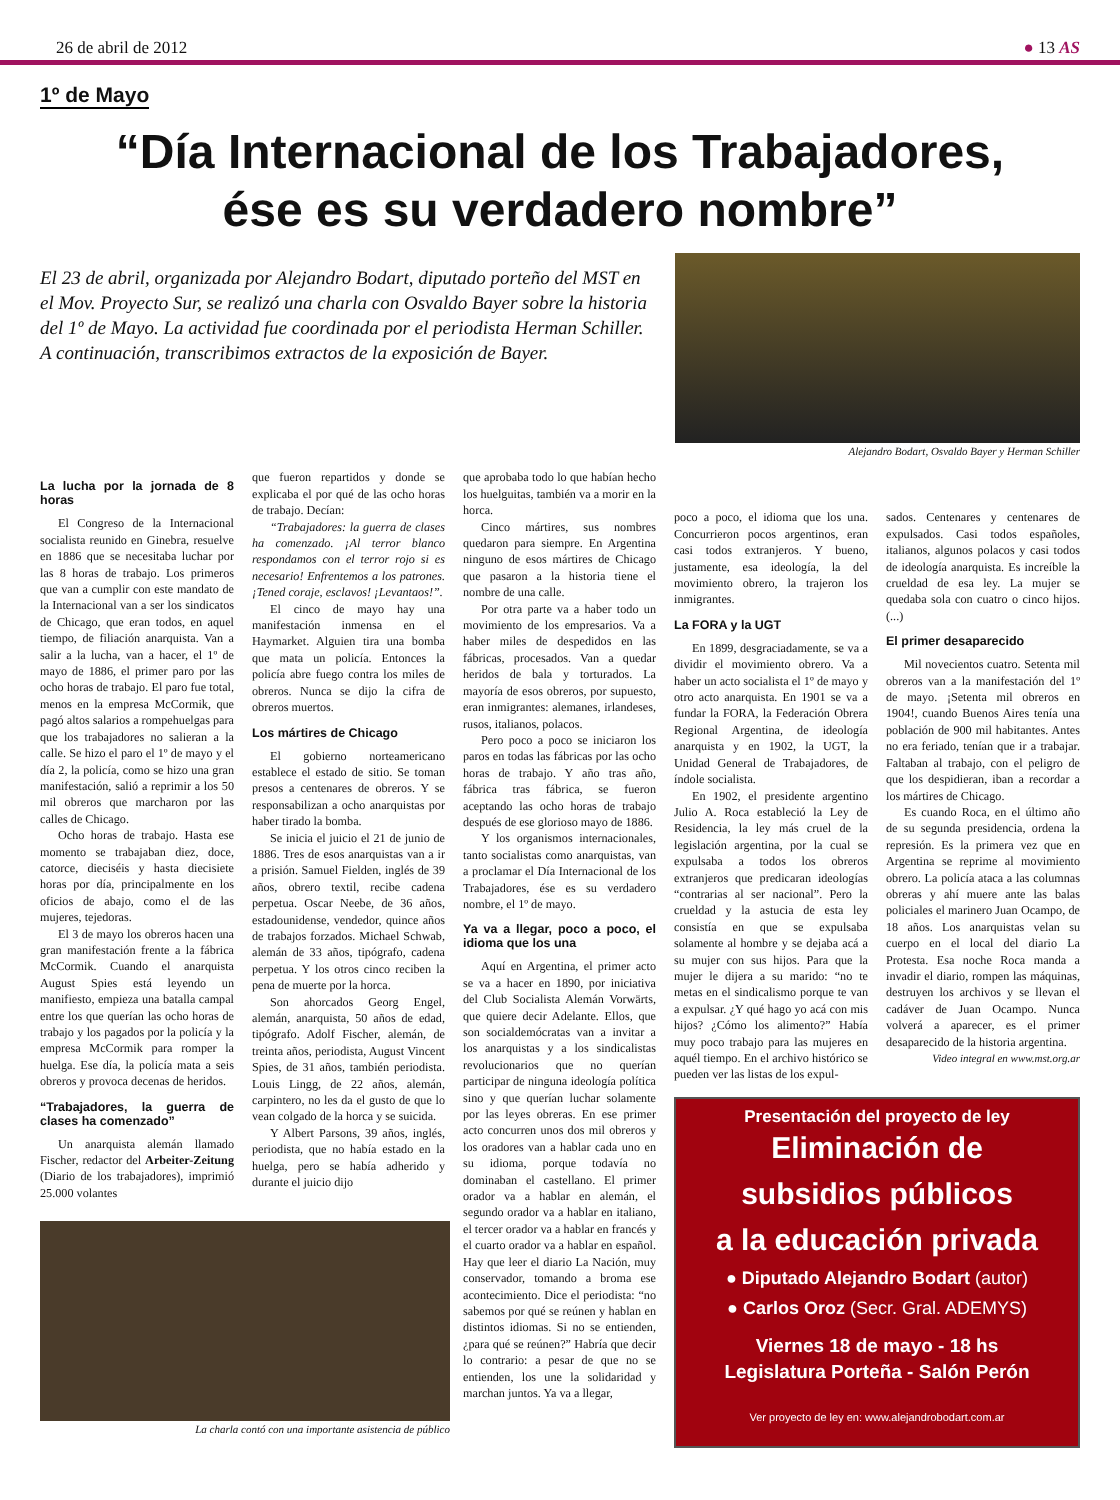26 de abril de 2012 ● 13 AS
1º de Mayo
“Día Internacional de los Trabajadores,
ése es su verdadero nombre”
El 23 de abril, organizada por Alejandro Bodart, diputado porteño del MST en el Mov. Proyecto Sur, se realizó una charla con Osvaldo Bayer sobre la historia del 1º de Mayo. La actividad fue coordinada por el periodista Herman Schiller. A continuación, transcribimos extractos de la exposición de Bayer.
Alejandro Bodart, Osvaldo Bayer y Herman Schiller
La lucha por la jornada de 8 horas
El Congreso de la Internacional socialista reunido en Ginebra, resuelve en 1886 que se necesitaba luchar por las 8 horas de trabajo. Los primeros que van a cumplir con este mandato de la Internacional van a ser los sindicatos de Chicago, que eran todos, en aquel tiempo, de filiación anarquista. Van a salir a la lucha, van a hacer, el 1º de mayo de 1886, el primer paro por las ocho horas de trabajo. El paro fue total, menos en la empresa McCormik, que pagó altos salarios a rompehuelgas para que los trabajadores no salieran a la calle. Se hizo el paro el 1º de mayo y el día 2, la policía, como se hizo una gran manifestación, salió a reprimir a los 50 mil obreros que marcharon por las calles de Chicago.
Ocho horas de trabajo. Hasta ese momento se trabajaban diez, doce, catorce, dieciséis y hasta diecisiete horas por día, principalmente en los oficios de abajo, como el de las mujeres, tejedoras.
El 3 de mayo los obreros hacen una gran manifestación frente a la fábrica McCormik. Cuando el anarquista August Spies está leyendo un manifiesto, empieza una batalla campal entre los que querían las ocho horas de trabajo y los pagados por la policía y la empresa McCormik para romper la huelga. Ese día, la policía mata a seis obreros y provoca decenas de heridos.
“Trabajadores, la guerra de clases ha comenzado”
Un anarquista alemán llamado Fischer, redactor del Arbeiter-Zeitung (Diario de los trabajadores), imprimió 25.000 volantes
La charla contó con una importante asistencia de público
que fueron repartidos y donde se explicaba el por qué de las ocho horas de trabajo. Decían:
“Trabajadores: la guerra de clases ha comenzado. ¡Al terror blanco respondamos con el terror rojo si es necesario! Enfrentemos a los patrones. ¡Tened coraje, esclavos! ¡Levantaos!”.
El cinco de mayo hay una manifestación inmensa en el Haymarket. Alguien tira una bomba que mata un policía. Entonces la policía abre fuego contra los miles de obreros. Nunca se dijo la cifra de obreros muertos.
Los mártires de Chicago
El gobierno norteamericano establece el estado de sitio. Se toman presos a centenares de obreros. Y se responsabilizan a ocho anarquistas por haber tirado la bomba.
Se inicia el juicio el 21 de junio de 1886. Tres de esos anarquistas van a ir a prisión. Samuel Fielden, inglés de 39 años, obrero textil, recibe cadena perpetua. Oscar Neebe, de 36 años, estadounidense, vendedor, quince años de trabajos forzados. Michael Schwab, alemán de 33 años, tipógrafo, cadena perpetua. Y los otros cinco reciben la pena de muerte por la horca.
Son ahorcados Georg Engel, alemán, anarquista, 50 años de edad, tipógrafo. Adolf Fischer, alemán, de treinta años, periodista, August Vincent Spies, de 31 años, también periodista. Louis Lingg, de 22 años, alemán, carpintero, no les da el gusto de que lo vean colgado de la horca y se suicida.
Y Albert Parsons, 39 años, inglés, periodista, que no había estado en la huelga, pero se había adherido y durante el juicio dijo
que aprobaba todo lo que habían hecho los huelguitas, también va a morir en la horca.
Cinco mártires, sus nombres quedaron para siempre. En Argentina ninguno de esos mártires de Chicago que pasaron a la historia tiene el nombre de una calle.
Por otra parte va a haber todo un movimiento de los empresarios. Va a haber miles de despedidos en las fábricas, procesados. Van a quedar heridos de bala y torturados. La mayoría de esos obreros, por supuesto, eran inmigrantes: alemanes, irlandeses, rusos, italianos, polacos.
Pero poco a poco se iniciaron los paros en todas las fábricas por las ocho horas de trabajo. Y año tras año, fábrica tras fábrica, se fueron aceptando las ocho horas de trabajo después de ese glorioso mayo de 1886.
Y los organismos internacionales, tanto socialistas como anarquistas, van a proclamar el Día Internacional de los Trabajadores, ése es su verdadero nombre, el 1º de mayo.
Ya va a llegar, poco a poco, el idioma que los una
Aquí en Argentina, el primer acto se va a hacer en 1890, por iniciativa del Club Socialista Alemán Vorwärts, que quiere decir Adelante. Ellos, que son socialdemócratas van a invitar a los anarquistas y a los sindicalistas revolucionarios que no querían participar de ninguna ideología política sino y que querían luchar solamente por las leyes obreras. En ese primer acto concurren unos dos mil obreros y los oradores van a hablar cada uno en su idioma, porque todavía no dominaban el castellano. El primer orador va a hablar en alemán, el segundo orador va a hablar en italiano, el tercer orador va a hablar en francés y el cuarto orador va a hablar en español. Hay que leer el diario La Nación, muy conservador, tomando a broma ese acontecimiento. Dice el periodista: “no sabemos por qué se reúnen y hablan en distintos idiomas. Si no se entienden, ¿para qué se reúnen?” Habría que decir lo contrario: a pesar de que no se entienden, los une la solidaridad y marchan juntos. Ya va a llegar,
poco a poco, el idioma que los una. Concurrieron pocos argentinos, eran casi todos extranjeros. Y bueno, justamente, esa ideología, la del movimiento obrero, la trajeron los inmigrantes.
La FORA y la UGT
En 1899, desgraciadamente, se va a dividir el movimiento obrero. Va a haber un acto socialista el 1º de mayo y otro acto anarquista. En 1901 se va a fundar la FORA, la Federación Obrera Regional Argentina, de ideología anarquista y en 1902, la UGT, la Unidad General de Trabajadores, de índole socialista.
En 1902, el presidente argentino Julio A. Roca estableció la Ley de Residencia, la ley más cruel de la legislación argentina, por la cual se expulsaba a todos los obreros extranjeros que predicaran ideologías “contrarias al ser nacional”. Pero la crueldad y la astucia de esta ley consistía en que se expulsaba solamente al hombre y se dejaba acá a su mujer con sus hijos. Para que la mujer le dijera a su marido: “no te metas en el sindicalismo porque te van a expulsar. ¿Y qué hago yo acá con mis hijos? ¿Cómo los alimento?” Había muy poco trabajo para las mujeres en aquél tiempo. En el archivo histórico se pueden ver las listas de los expul-
sados. Centenares y centenares de expulsados. Casi todos españoles, italianos, algunos polacos y casi todos de ideología anarquista. Es increíble la crueldad de esa ley. La mujer se quedaba sola con cuatro o cinco hijos. (...)
El primer desaparecido
Mil novecientos cuatro. Setenta mil obreros van a la manifestación del 1º de mayo. ¡Setenta mil obreros en 1904!, cuando Buenos Aires tenía una población de 900 mil habitantes. Antes no era feriado, tenían que ir a trabajar. Faltaban al trabajo, con el peligro de que los despidieran, iban a recordar a los mártires de Chicago.
Es cuando Roca, en el último año de su segunda presidencia, ordena la represión. Es la primera vez que en Argentina se reprime al movimiento obrero. La policía ataca a las columnas obreras y ahí muere ante las balas policiales el marinero Juan Ocampo, de 18 años. Los anarquistas velan su cuerpo en el local del diario La Protesta. Esa noche Roca manda a invadir el diario, rompen las máquinas, destruyen los archivos y se llevan el cadáver de Juan Ocampo. Nunca volverá a aparecer, es el primer desaparecido de la historia argentina.
Video integral en www.mst.org.ar
Presentación del proyecto de ley
Eliminación de
subsidios públicos
a la educación privada
● Diputado Alejandro Bodart (autor)
● Carlos Oroz (Secr. Gral. ADEMYS)
Viernes 18 de mayo - 18 hs
Legislatura Porteña - Salón Perón
Ver proyecto de ley en: www.alejandrobodart.com.ar